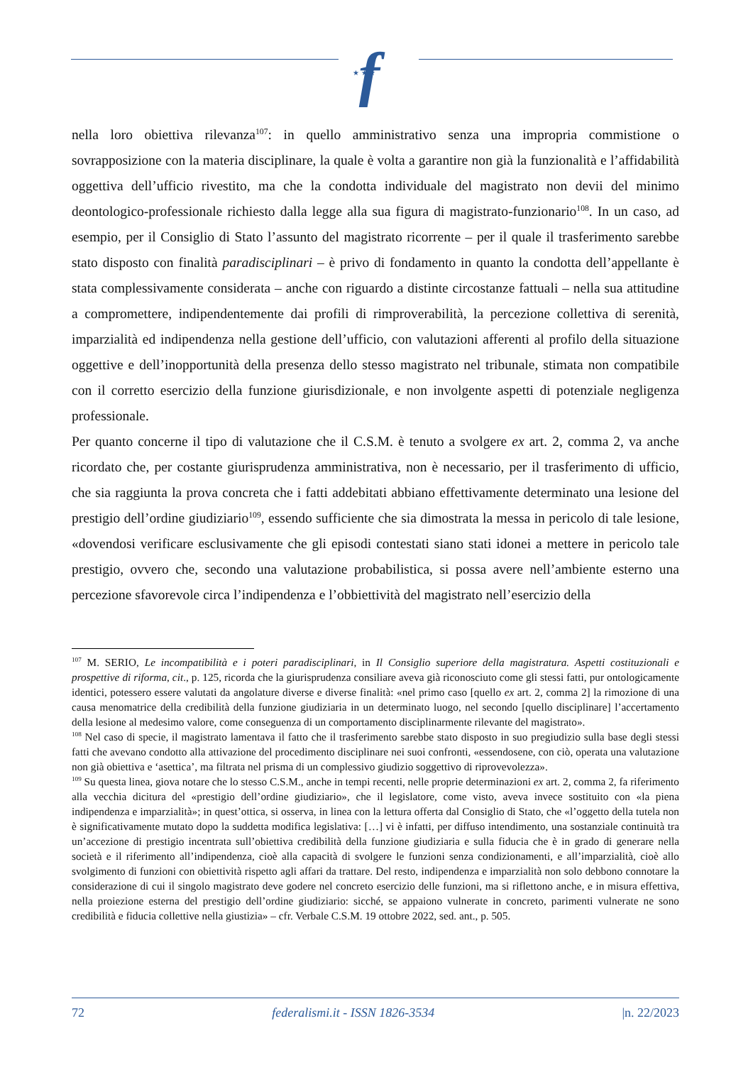f
★ ★ ★
nella loro obiettiva rilevanza<sup>107</sup>: in quello amministrativo senza una impropria commistione o sovrapposizione con la materia disciplinare, la quale è volta a garantire non già la funzionalità e l’affidabilità oggettiva dell’ufficio rivestito, ma che la condotta individuale del magistrato non devii del minimo deontologico-professionale richiesto dalla legge alla sua figura di magistrato-funzionario<sup>108</sup>. In un caso, ad esempio, per il Consiglio di Stato l’assunto del magistrato ricorrente – per il quale il trasferimento sarebbe stato disposto con finalità paradisciplinari – è privo di fondamento in quanto la condotta dell’appellante è stata complessivamente considerata – anche con riguardo a distinte circostanze fattuali – nella sua attitudine a compromettere, indipendentemente dai profili di rimproverabilità, la percezione collettiva di serenità, imparzialità ed indipendenza nella gestione dell’ufficio, con valutazioni afferenti al profilo della situazione oggettive e dell’inopportunità della presenza dello stesso magistrato nel tribunale, stimata non compatibile con il corretto esercizio della funzione giurisdizionale, e non involgente aspetti di potenziale negligenza professionale.
Per quanto concerne il tipo di valutazione che il C.S.M. è tenuto a svolgere ex art. 2, comma 2, va anche ricordato che, per costante giurisprudenza amministrativa, non è necessario, per il trasferimento di ufficio, che sia raggiunta la prova concreta che i fatti addebitati abbiano effettivamente determinato una lesione del prestigio dell’ordine giudiziario<sup>109</sup>, essendo sufficiente che sia dimostrata la messa in pericolo di tale lesione, «dovendosi verificare esclusivamente che gli episodi contestati siano stati idonei a mettere in pericolo tale prestigio, ovvero che, secondo una valutazione probabilistica, si possa avere nell’ambiente esterno una percezione sfavorevole circa l’indipendenza e l’obbiettività del magistrato nell’esercizio della
<sup>107</sup> M. SERIO, Le incompatibilità e i poteri paradisciplinari, in Il Consiglio superiore della magistratura. Aspetti costituzionali e prospettive di riforma, cit., p. 125, ricorda che la giurisprudenza consiliare aveva già riconosciuto come gli stessi fatti, pur ontologicamente identici, potessero essere valutati da angolature diverse e diverse finalità: «nel primo caso [quello ex art. 2, comma 2] la rimozione di una causa menomatrice della credibilità della funzione giudiziaria in un determinato luogo, nel secondo [quello disciplinare] l’accertamento della lesione al medesimo valore, come conseguenza di un comportamento disciplinarmente rilevante del magistrato».
<sup>108</sup> Nel caso di specie, il magistrato lamentava il fatto che il trasferimento sarebbe stato disposto in suo pregiudizio sulla base degli stessi fatti che avevano condotto alla attivazione del procedimento disciplinare nei suoi confronti, «essendosene, con ciò, operata una valutazione non già obiettiva e ‘asettica’, ma filtrata nel prisma di un complessivo giudizio soggettivo di riprovevolezza».
<sup>109</sup> Su questa linea, giova notare che lo stesso C.S.M., anche in tempi recenti, nelle proprie determinazioni ex art. 2, comma 2, fa riferimento alla vecchia dicitura del «prestigio dell’ordine giudiziario», che il legislatore, come visto, aveva invece sostituito con «la piena indipendenza e imparzialità»; in quest’ottica, si osserva, in linea con la lettura offerta dal Consiglio di Stato, che «l’oggetto della tutela non è significativamente mutato dopo la suddetta modifica legislativa: […] vi è infatti, per diffuso intendimento, una sostanziale continuità tra un’accezione di prestigio incentrata sull’obiettiva credibilità della funzione giudiziaria e sulla fiducia che è in grado di generare nella società e il riferimento all’indipendenza, cioè alla capacità di svolgere le funzioni senza condizionamenti, e all’imparzialità, cioè allo svolgimento di funzioni con obiettività rispetto agli affari da trattare. Del resto, indipendenza e imparzialità non solo debbono connotare la considerazione di cui il singolo magistrato deve godere nel concreto esercizio delle funzioni, ma si riflettono anche, e in misura effettiva, nella proiezione esterna del prestigio dell’ordine giudiziario: sicché, se appaiono vulnerate in concreto, parimenti vulnerate ne sono credibilità e fiducia collettive nella giustizia» – cfr. Verbale C.S.M. 19 ottobre 2022, sed. ant., p. 505.
72 federalismi.it - ISSN 1826-3534 |n. 22/2023